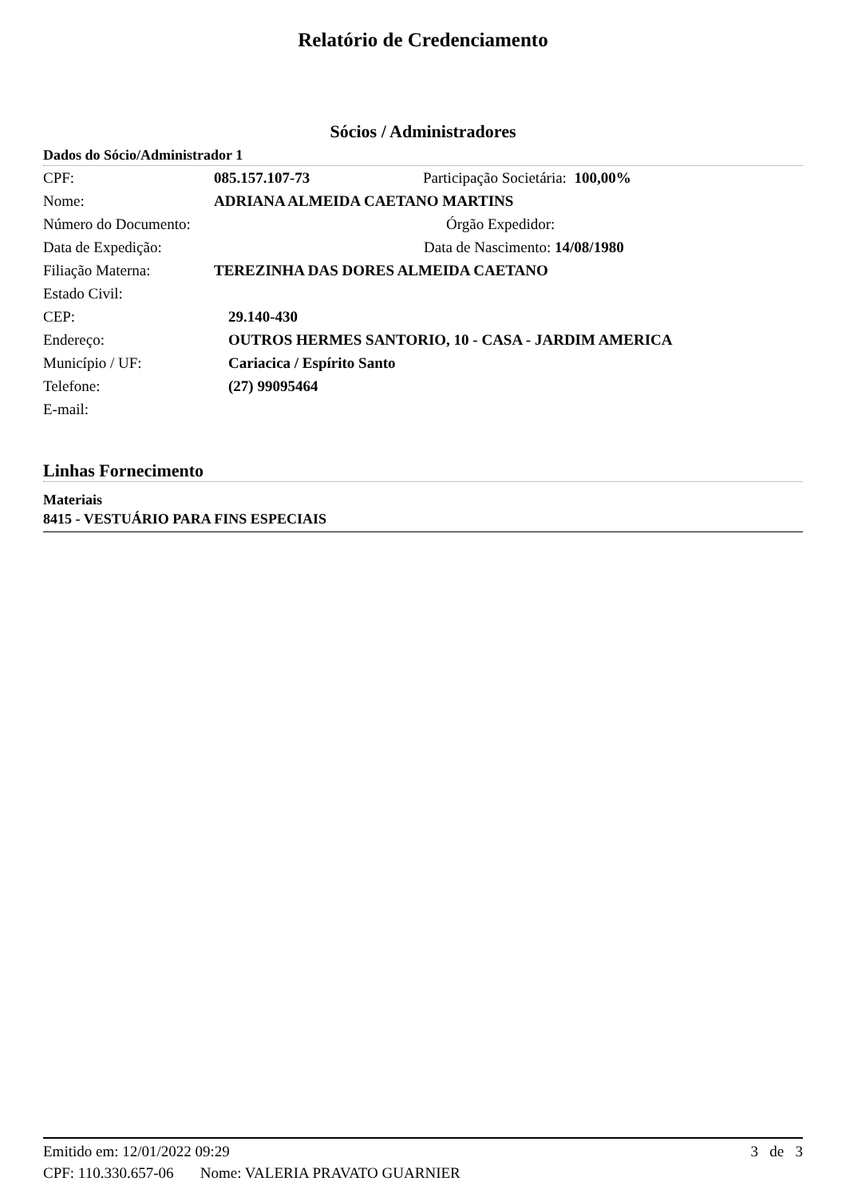Relatório de Credenciamento
Sócios / Administradores
Dados do Sócio/Administrador 1
CPF: 085.157.107-73 Participação Societária: 100,00%
Nome: ADRIANA ALMEIDA CAETANO MARTINS
Número do Documento: Órgão Expedidor:
Data de Expedição: Data de Nascimento: 14/08/1980
Filiação Materna: TEREZINHA DAS DORES ALMEIDA CAETANO
Estado Civil:
CEP: 29.140-430
Endereço: OUTROS HERMES SANTORIO, 10 - CASA - JARDIM AMERICA
Município / UF: Cariacica / Espírito Santo
Telefone: (27) 99095464
E-mail:
Linhas Fornecimento
Materiais
8415 - VESTUÁRIO PARA FINS ESPECIAIS
Emitido em: 12/01/2022 09:29 3 de 3
CPF: 110.330.657-06 Nome: VALERIA PRAVATO GUARNIER